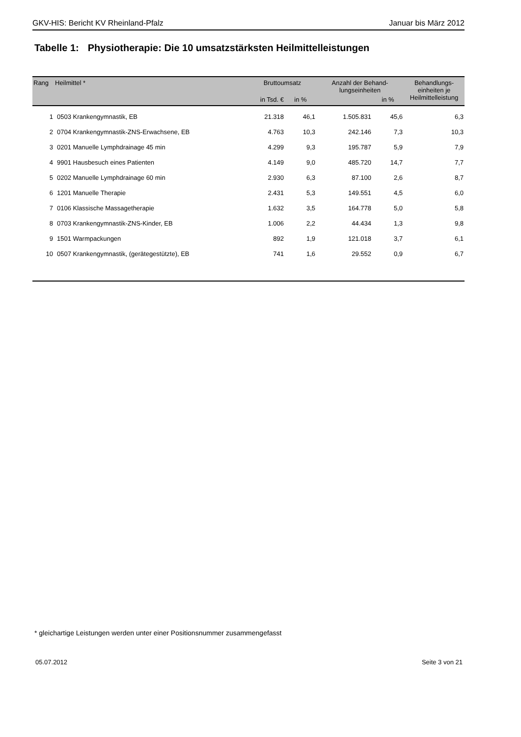GKV-HIS: Bericht KV Rheinland-Pfalz Januar bis März 2012
Tabelle 1: Physiotherapie: Die 10 umsatzstärksten Heilmittelleistungen
| Rang | Heilmittel * | Bruttoumsatz | | Anzahl der Behand- lungseinheiten | | Behandlungs- einheiten je Heilmittelleistung |
| --- | --- | --- | --- | --- | --- | --- |
| | | in Tsd. € | in % | | in % | |
| 1 | 0503 Krankengymnastik, EB | 21.318 | 46,1 | 1.505.831 | 45,6 | 6,3 |
| 2 | 0704 Krankengymnastik-ZNS-Erwachsene, EB | 4.763 | 10,3 | 242.146 | 7,3 | 10,3 |
| 3 | 0201 Manuelle Lymphdrainage 45 min | 4.299 | 9,3 | 195.787 | 5,9 | 7,9 |
| 4 | 9901 Hausbesuch eines Patienten | 4.149 | 9,0 | 485.720 | 14,7 | 7,7 |
| 5 | 0202 Manuelle Lymphdrainage 60 min | 2.930 | 6,3 | 87.100 | 2,6 | 8,7 |
| 6 | 1201 Manuelle Therapie | 2.431 | 5,3 | 149.551 | 4,5 | 6,0 |
| 7 | 0106 Klassische Massagetherapie | 1.632 | 3,5 | 164.778 | 5,0 | 5,8 |
| 8 | 0703 Krankengymnastik-ZNS-Kinder, EB | 1.006 | 2,2 | 44.434 | 1,3 | 9,8 |
| 9 | 1501 Warmpackungen | 892 | 1,9 | 121.018 | 3,7 | 6,1 |
| 10 | 0507 Krankengymnastik, (gerätegestützte), EB | 741 | 1,6 | 29.552 | 0,9 | 6,7 |
* gleichartige Leistungen werden unter einer Positionsnummer zusammengefasst
05.07.2012 Seite 3 von 21